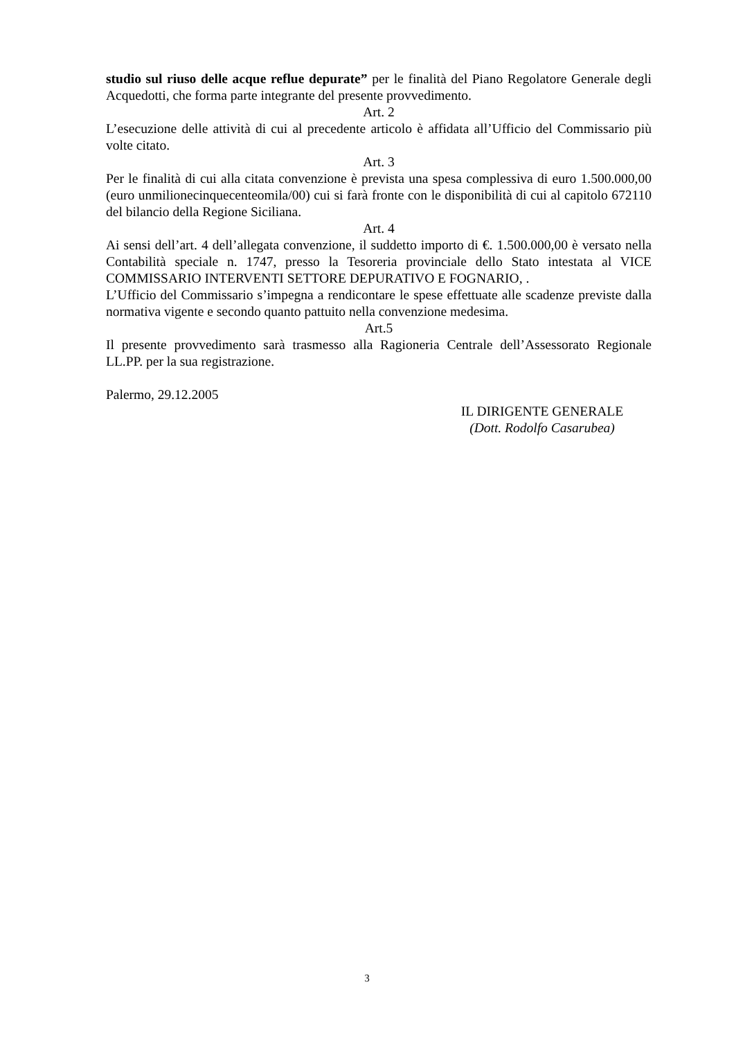studio sul riuso delle acque reflue depurate” per le finalità del Piano Regolatore Generale degli Acquedotti, che forma parte integrante del presente provvedimento.
Art. 2
L’esecuzione delle attività di cui al precedente articolo è affidata all’Ufficio del Commissario più volte citato.
Art. 3
Per le finalità di cui alla citata convenzione è prevista una spesa complessiva di euro 1.500.000,00 (euro unmilionecinquecenteomila/00) cui si farà fronte con le disponibilità di cui al capitolo 672110 del bilancio della Regione Siciliana.
Art. 4
Ai sensi dell’art. 4 dell’allegata convenzione, il suddetto importo di €. 1.500.000,00 è versato nella Contabilità speciale n. 1747, presso la Tesoreria provinciale dello Stato intestata al VICE COMMISSARIO INTERVENTI SETTORE DEPURATIVO E FOGNARIO, .
L’Ufficio del Commissario s’impegna a rendicontare le spese effettuate alle scadenze previste dalla normativa vigente e secondo quanto pattuito nella convenzione medesima.
Art.5
Il presente provvedimento sarà trasmesso alla Ragioneria Centrale dell’Assessorato Regionale LL.PP. per la sua registrazione.
Palermo, 29.12.2005
IL DIRIGENTE GENERALE
(Dott. Rodolfo Casarubea)
3